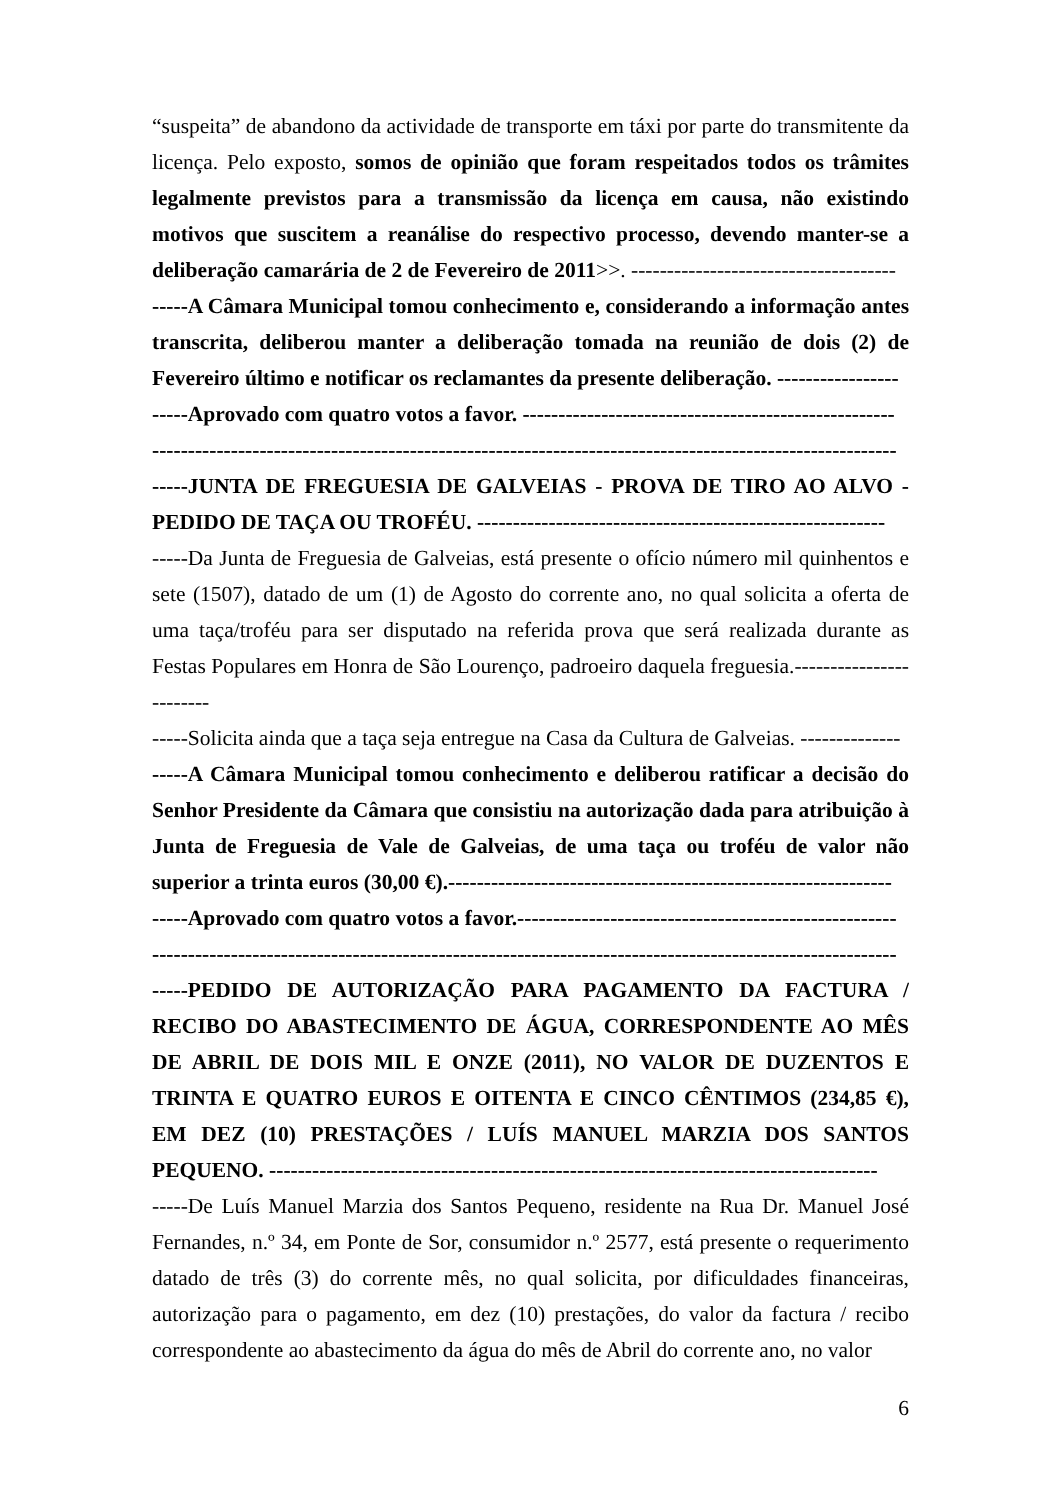“suspeita” de abandono da actividade de transporte em táxi por parte do transmitente da licença. Pelo exposto, somos de opinião que foram respeitados todos os trâmites legalmente previstos para a transmissão da licença em causa, não existindo motivos que suscitem a reanálise do respectivo processo, devendo manter-se a deliberação camarária de 2 de Fevereiro de 2011>>. -------------------------------------
-----A Câmara Municipal tomou conhecimento e, considerando a informação antes transcrita, deliberou manter a deliberação tomada na reunião de dois (2) de Fevereiro último e notificar os reclamantes da presente deliberação. -----------------
-----Aprovado com quatro votos a favor. ----------------------------------------------------
--------------------------------------------------------------------------------------------------------
-----JUNTA DE FREGUESIA DE GALVEIAS - PROVA DE TIRO AO ALVO - PEDIDO DE TAÇA OU TROFÉU. ---------------------------------------------------------
-----Da Junta de Freguesia de Galveias, está presente o ofício número mil quinhentos e sete (1507), datado de um (1) de Agosto do corrente ano, no qual solicita a oferta de uma taça/troféu para ser disputado na referida prova que será realizada durante as Festas Populares em Honra de São Lourenço, padroeiro daquela freguesia.------------------------
-----Solicita ainda que a taça seja entregue na Casa da Cultura de Galveias. --------------
-----A Câmara Municipal tomou conhecimento e deliberou ratificar a decisão do Senhor Presidente da Câmara que consistiu na autorização dada para atribuição à Junta de Freguesia de Vale de Galveias, de uma taça ou troféu de valor não superior a trinta euros (30,00 €).--------------------------------------------------------------
-----Aprovado com quatro votos a favor.-----------------------------------------------------
--------------------------------------------------------------------------------------------------------
-----PEDIDO DE AUTORIZAÇÃO PARA PAGAMENTO DA FACTURA / RECIBO DO ABASTECIMENTO DE ÁGUA, CORRESPONDENTE AO MÊS DE ABRIL DE DOIS MIL E ONZE (2011), NO VALOR DE DUZENTOS E TRINTA E QUATRO EUROS E OITENTA E CINCO CÊNTIMOS (234,85 €), EM DEZ (10) PRESTAÇÕES / LUÍS MANUEL MARZIA DOS SANTOS PEQUENO. -------------------------------------------------------------------------------------
-----De Luís Manuel Marzia dos Santos Pequeno, residente na Rua Dr. Manuel José Fernandes, n.º 34, em Ponte de Sor, consumidor n.º 2577, está presente o requerimento datado de três (3) do corrente mês, no qual solicita, por dificuldades financeiras, autorização para o pagamento, em dez (10) prestações, do valor da factura / recibo correspondente ao abastecimento da água do mês de Abril do corrente ano, no valor
6